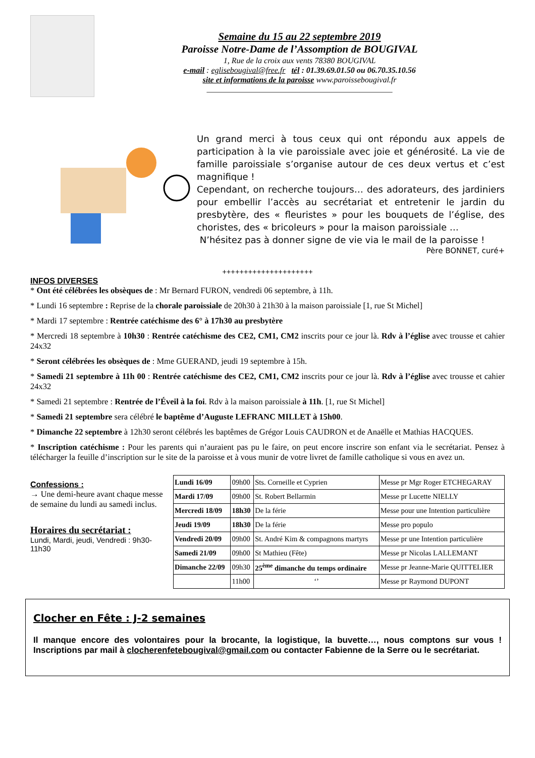Semaine du 15 au 22 septembre 2019
Paroisse Notre-Dame de l’Assomption de BOUGIVAL
1, Rue de la croix aux vents 78380 BOUGIVAL
e-mail : eglisebougival@free.fr tél : 01.39.69.01.50 ou 06.70.35.10.56
site et informations de la paroisse www.paroissebougival.fr
______________________________________________
Un grand merci à tous ceux qui ont répondu aux appels de participation à la vie paroissiale avec joie et générosité. La vie de famille paroissiale s’organise autour de ces deux vertus et c’est magnifique !
Cependant, on recherche toujours… des adorateurs, des jardiniers pour embellir l’accès au secrétariat et entretenir le jardin du presbytère, des « fleuristes » pour les bouquets de l’église, des choristes, des « bricoleurs » pour la maison paroissiale …
N’hésitez pas à donner signe de vie via le mail de la paroisse !
Père BONNET, curé+
+++++++++++++++++++++
INFOS DIVERSES
* Ont été célébrées les obsèques de : Mr Bernard FURON, vendredi 06 septembre, à 11h.
* Lundi 16 septembre : Reprise de la chorale paroissiale de 20h30 à 21h30 à la maison paroissiale [1, rue St Michel]
* Mardi 17 septembre : Rentrée catéchisme des 6° à 17h30 au presbytère
* Mercredi 18 septembre à 10h30 : Rentrée catéchisme des CE2, CM1, CM2 inscrits pour ce jour là. Rdv à l’église avec trousse et cahier 24x32
* Seront célébrées les obsèques de : Mme GUERAND, jeudi 19 septembre à 15h.
* Samedi 21 septembre à 11h 00 : Rentrée catéchisme des CE2, CM1, CM2 inscrits pour ce jour là. Rdv à l’église avec trousse et cahier 24x32
* Samedi 21 septembre : Rentrée de l’Éveil à la foi. Rdv à la maison paroissiale à 11h. [1, rue St Michel]
* Samedi 21 septembre sera célébré le baptême d’Auguste LEFRANC MILLET à 15h00.
* Dimanche 22 septembre à 12h30 seront célébrés les baptêmes de Grégor Louis CAUDRON et de Anaëlle et Mathias HACQUES.
* Inscription catéchisme : Pour les parents qui n’auraient pas pu le faire, on peut encore inscrire son enfant via le secrétariat. Pensez à télécharger la feuille d’inscription sur le site de la paroisse et à vous munir de votre livret de famille catholique si vous en avez un.
Confessions :
→ Une demi-heure avant chaque messe de semaine du lundi au samedi inclus.
Horaires du secrétariat :
Lundi, Mardi, jeudi, Vendredi : 9h30-11h30
| Lundi 16/09 | 09h00 | Sts. Corneille et Cyprien | Messe pr Mgr Roger ETCHEGARAY |
| Mardi 17/09 | 09h00 | St. Robert Bellarmin | Messe pr Lucette NIELLY |
| Mercredi 18/09 | 18h30 | De la férie | Messe pour une Intention particulière |
| Jeudi 19/09 | 18h30 | De la férie | Messe pro populo |
| Vendredi 20/09 | 09h00 | St. André Kim & compagnons martyrs | Messe pr une Intention particulière |
| Samedi 21/09 | 09h00 | St Mathieu (Fête) | Messe pr Nicolas LALLEMANT |
| Dimanche 22/09 | 09h30 | 25<sup>ème</sup> dimanche du temps ordinaire | Messe pr Jeanne-Marie QUITTELIER |
| | 11h00 | ‘’ | Messe pr Raymond DUPONT |
Clocher en Fête : J-2 semaines
Il manque encore des volontaires pour la brocante, la logistique, la buvette…, nous comptons sur vous ! Inscriptions par mail à clocherenfetebougival@gmail.com ou contacter Fabienne de la Serre ou le secrétariat.